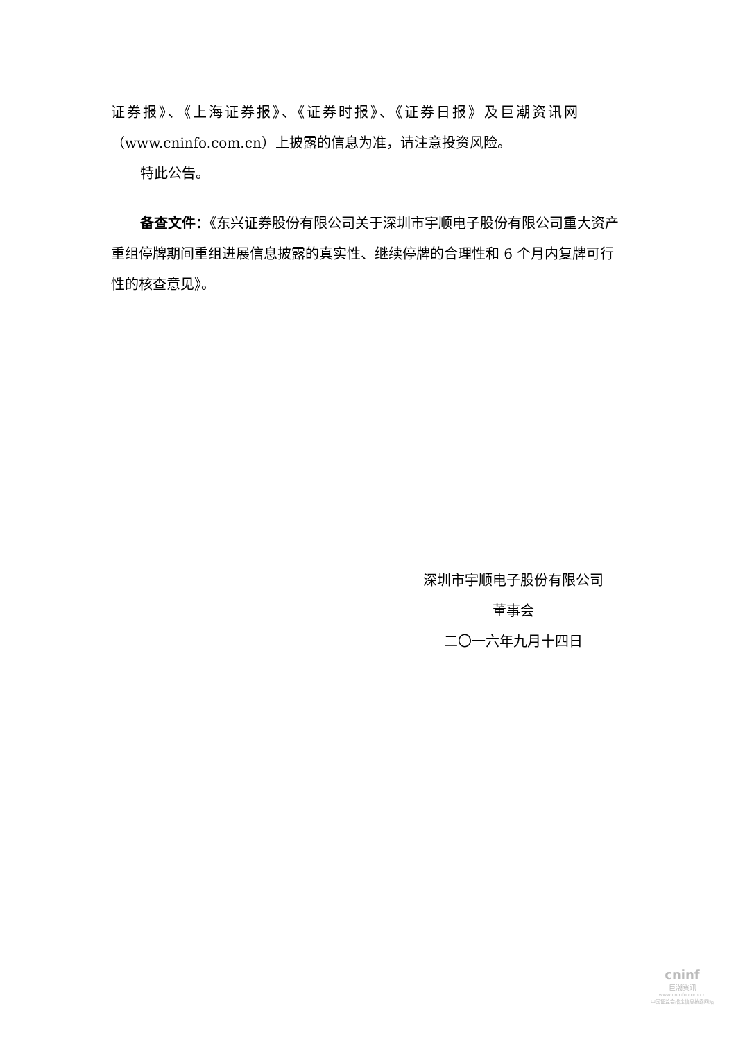证券报》、《上海证券报》、《证券时报》、《证券日报》及巨潮资讯网
（www.cninfo.com.cn）上披露的信息为准，请注意投资风险。
特此公告。
备查文件：《东兴证券股份有限公司关于深圳市宇顺电子股份有限公司重大资产重组停牌期间重组进展信息披露的真实性、继续停牌的合理性和 6 个月内复牌可行性的核查意见》。
深圳市宇顺电子股份有限公司
董事会
二〇一六年九月十四日
cninf
巨潮资讯
www.cninfo.com.cn
中国证监会指定信息披露网站